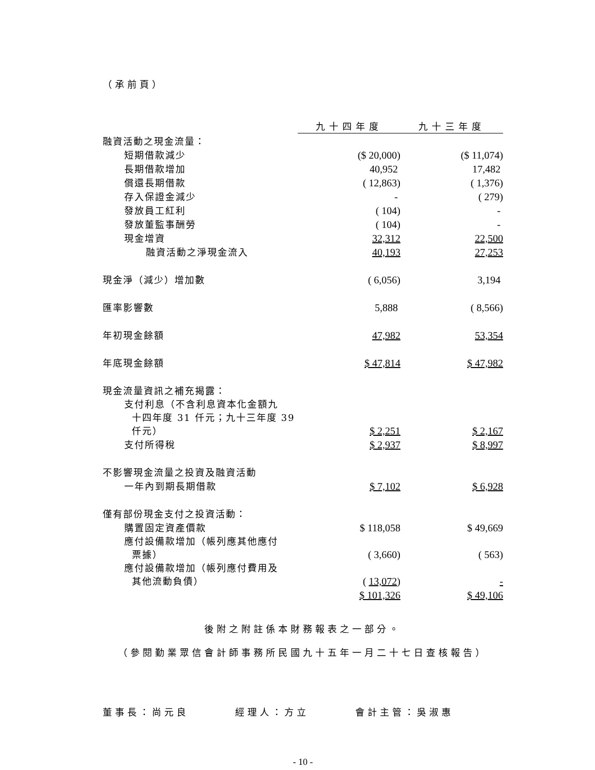（承前頁）
| | 九十四年度 | 九十三年度 |
| 融資活動之現金流量： | | |
| 短期借款減少 | ($ 20,000) | ($ 11,074) |
| 長期借款增加 | 40,952 | 17,482 |
| 償還長期借款 | ( 12,863) | ( 1,376) |
| 存入保證金減少 | - | ( 279) |
| 發放員工紅利 | ( 104) | - |
| 發放董監事酬勞 | ( 104) | - |
| 現金增資 | 32,312 | 22,500 |
| 融資活動之淨現金流入 | 40,193 | 27,253 |
| 現金淨（減少）增加數 | ( 6,056) | 3,194 |
| 匯率影響數 | 5,888 | ( 8,566) |
| 年初現金餘額 | 47,982 | 53,354 |
| 年底現金餘額 | $ 47,814 | $ 47,982 |
| 現金流量資訊之補充揭露： | | |
| 支付利息（不含利息資本化金額九 十四年度 31 仟元；九十三年度 39 仟元） | $ 2,251 | $ 2,167 |
| 支付所得稅 | $ 2,937 | $ 8,997 |
| 不影響現金流量之投資及融資活動 | | |
| 一年內到期長期借款 | $ 7,102 | $ 6,928 |
| 僅有部份現金支付之投資活動： | | |
| 購置固定資產價款 | $ 118,058 | $ 49,669 |
| 應付設備款增加（帳列應其他應付 票據） | ( 3,660) | ( 563) |
| 應付設備款增加（帳列應付費用及 其他流動負債） | ( 13,072 ) | - |
| | $ 101,326 | $ 49,106 |
後附之附註係本財務報表之一部分。
（參閱勤業眾信會計師事務所民國九十五年一月二十七日查核報告）
董事長：尚元良 經理人：方立 會計主管：吳淑惠
- 10 -